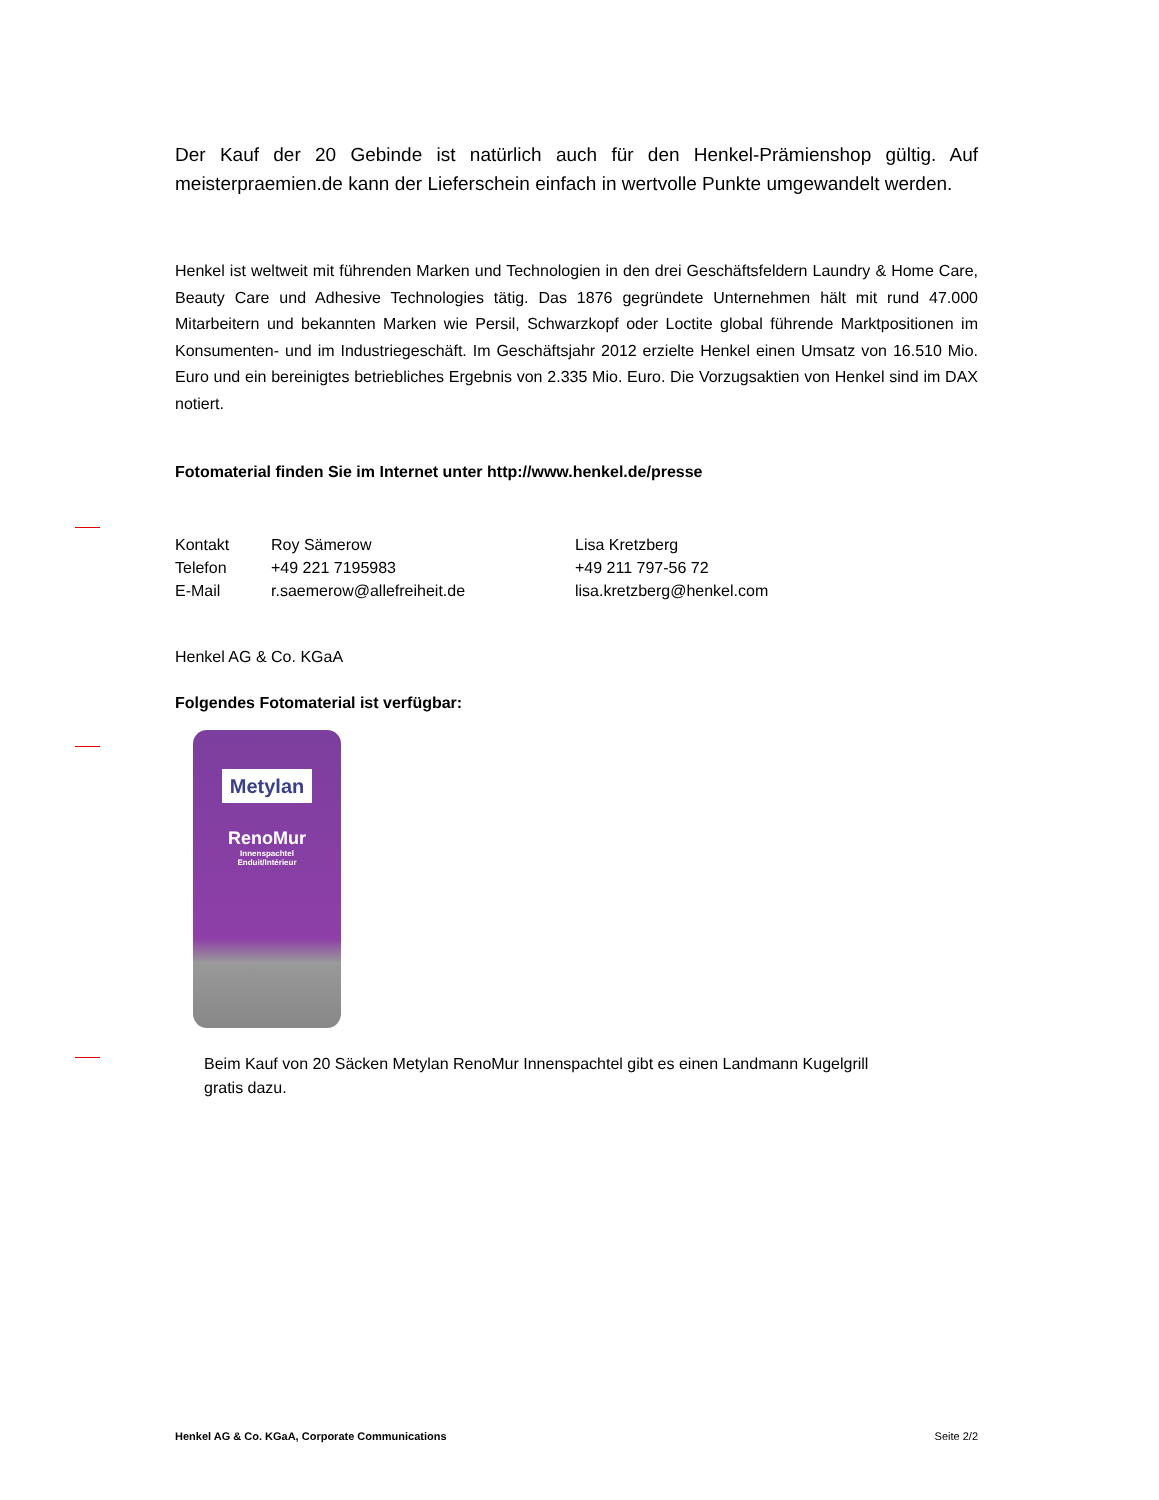Der Kauf der 20 Gebinde ist natürlich auch für den Henkel-Prämienshop gültig. Auf meisterpraemien.de kann der Lieferschein einfach in wertvolle Punkte umgewandelt werden.
Henkel ist weltweit mit führenden Marken und Technologien in den drei Geschäftsfeldern Laundry & Home Care, Beauty Care und Adhesive Technologies tätig. Das 1876 gegründete Unternehmen hält mit rund 47.000 Mitarbeitern und bekannten Marken wie Persil, Schwarzkopf oder Loctite global führende Marktpositionen im Konsumenten- und im Industriegeschäft. Im Geschäftsjahr 2012 erzielte Henkel einen Umsatz von 16.510 Mio. Euro und ein bereinigtes betriebliches Ergebnis von 2.335 Mio. Euro. Die Vorzugsaktien von Henkel sind im DAX notiert.
Fotomaterial finden Sie im Internet unter http://www.henkel.de/presse
| Kontakt | Roy Sämerow | Lisa Kretzberg |
| Telefon | +49 221 7195983 | +49 211 797-56 72 |
| E-Mail | r.saemerow@allefreiheit.de | lisa.kretzberg@henkel.com |
Henkel AG & Co. KGaA
Folgendes Fotomaterial ist verfügbar:
Metylan
RenoMur
Innenspachtel
Enduit/Intérieur
Beim Kauf von 20 Säcken Metylan RenoMur Innenspachtel gibt es einen Landmann Kugelgrill gratis dazu.
Henkel AG & Co. KGaA, Corporate Communications Seite 2/2